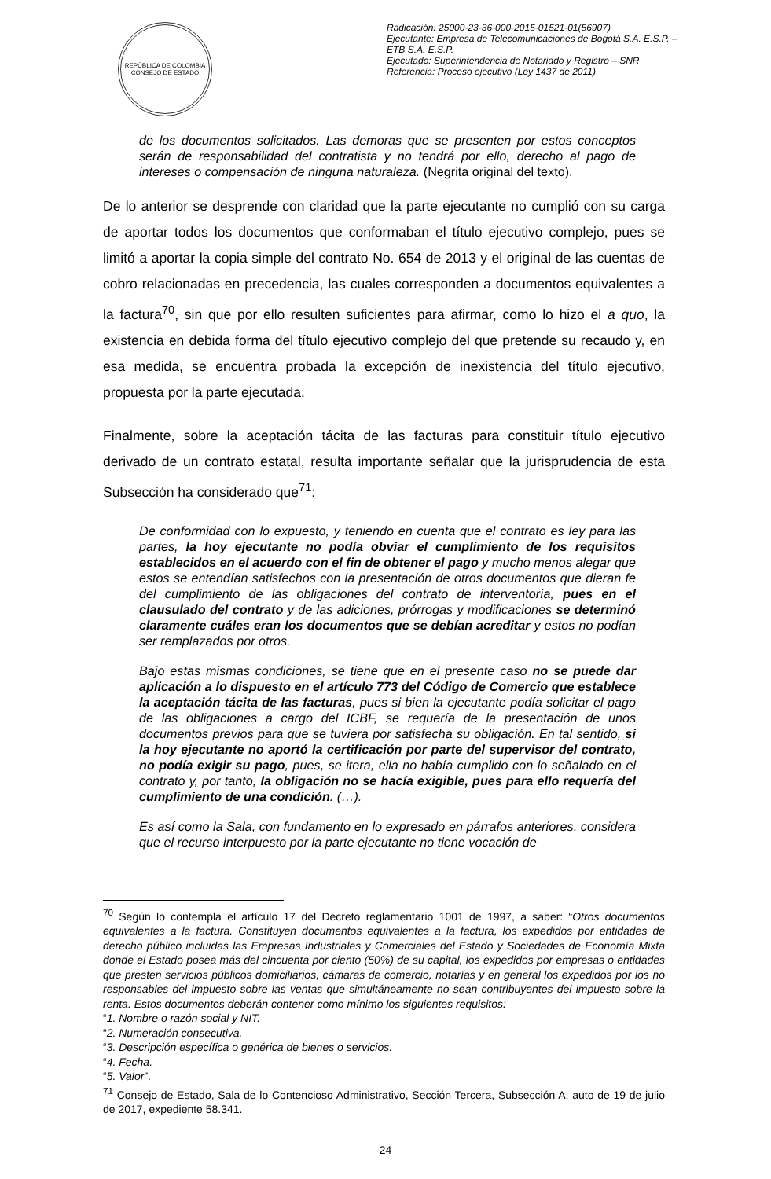REPÚBLICA DE COLOMBIA
CONSEJO DE ESTADO
Radicación: 25000-23-36-000-2015-01521-01(56907)
Ejecutante: Empresa de Telecomunicaciones de Bogotá S.A. E.S.P. – ETB S.A. E.S.P.
Ejecutado: Superintendencia de Notariado y Registro – SNR
Referencia: Proceso ejecutivo (Ley 1437 de 2011)
de los documentos solicitados. Las demoras que se presenten por estos conceptos serán de responsabilidad del contratista y no tendrá por ello, derecho al pago de intereses o compensación de ninguna naturaleza. (Negrita original del texto).
De lo anterior se desprende con claridad que la parte ejecutante no cumplió con su carga de aportar todos los documentos que conformaban el título ejecutivo complejo, pues se limitó a aportar la copia simple del contrato No. 654 de 2013 y el original de las cuentas de cobro relacionadas en precedencia, las cuales corresponden a documentos equivalentes a la factura<sup>70</sup>, sin que por ello resulten suficientes para afirmar, como lo hizo el a quo, la existencia en debida forma del título ejecutivo complejo del que pretende su recaudo y, en esa medida, se encuentra probada la excepción de inexistencia del título ejecutivo, propuesta por la parte ejecutada.
Finalmente, sobre la aceptación tácita de las facturas para constituir título ejecutivo derivado de un contrato estatal, resulta importante señalar que la jurisprudencia de esta Subsección ha considerado que<sup>71</sup>:
De conformidad con lo expuesto, y teniendo en cuenta que el contrato es ley para las partes, la hoy ejecutante no podía obviar el cumplimiento de los requisitos establecidos en el acuerdo con el fin de obtener el pago y mucho menos alegar que estos se entendían satisfechos con la presentación de otros documentos que dieran fe del cumplimiento de las obligaciones del contrato de interventoría, pues en el clausulado del contrato y de las adiciones, prórrogas y modificaciones se determinó claramente cuáles eran los documentos que se debían acreditar y estos no podían ser remplazados por otros.
Bajo estas mismas condiciones, se tiene que en el presente caso no se puede dar aplicación a lo dispuesto en el artículo 773 del Código de Comercio que establece la aceptación tácita de las facturas, pues si bien la ejecutante podía solicitar el pago de las obligaciones a cargo del ICBF, se requería de la presentación de unos documentos previos para que se tuviera por satisfecha su obligación. En tal sentido, si la hoy ejecutante no aportó la certificación por parte del supervisor del contrato, no podía exigir su pago, pues, se itera, ella no había cumplido con lo señalado en el contrato y, por tanto, la obligación no se hacía exigible, pues para ello requería del cumplimiento de una condición. (…).
Es así como la Sala, con fundamento en lo expresado en párrafos anteriores, considera que el recurso interpuesto por la parte ejecutante no tiene vocación de
<sup>70</sup> Según lo contempla el artículo 17 del Decreto reglamentario 1001 de 1997, a saber: “Otros documentos equivalentes a la factura. Constituyen documentos equivalentes a la factura, los expedidos por entidades de derecho público incluidas las Empresas Industriales y Comerciales del Estado y Sociedades de Economía Mixta donde el Estado posea más del cincuenta por ciento (50%) de su capital, los expedidos por empresas o entidades que presten servicios públicos domiciliarios, cámaras de comercio, notarías y en general los expedidos por los no responsables del impuesto sobre las ventas que simultáneamente no sean contribuyentes del impuesto sobre la renta. Estos documentos deberán contener como mínimo los siguientes requisitos:
“1. Nombre o razón social y NIT.
“2. Numeración consecutiva.
“3. Descripción específica o genérica de bienes o servicios.
“4. Fecha.
“5. Valor”.
<sup>71</sup> Consejo de Estado, Sala de lo Contencioso Administrativo, Sección Tercera, Subsección A, auto de 19 de julio de 2017, expediente 58.341.
24